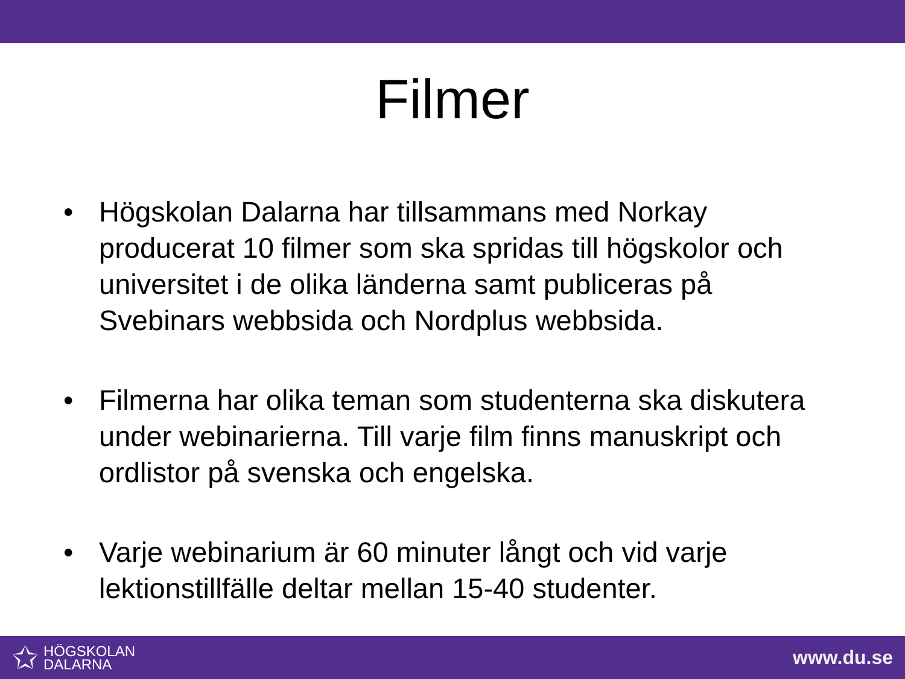Filmer
• Högskolan Dalarna har tillsammans med Norkay producerat 10 filmer som ska spridas till högskolor och universitet i de olika länderna samt publiceras på Svebinars webbsida och Nordplus webbsida.
• Filmerna har olika teman som studenterna ska diskutera under webinarierna. Till varje film finns manuskript och ordlistor på svenska och engelska.
• Varje webinarium är 60 minuter långt och vid varje lektionstillfälle deltar mellan 15-40 studenter.
✩
HÖGSKOLAN
DALARNA
www.du.se